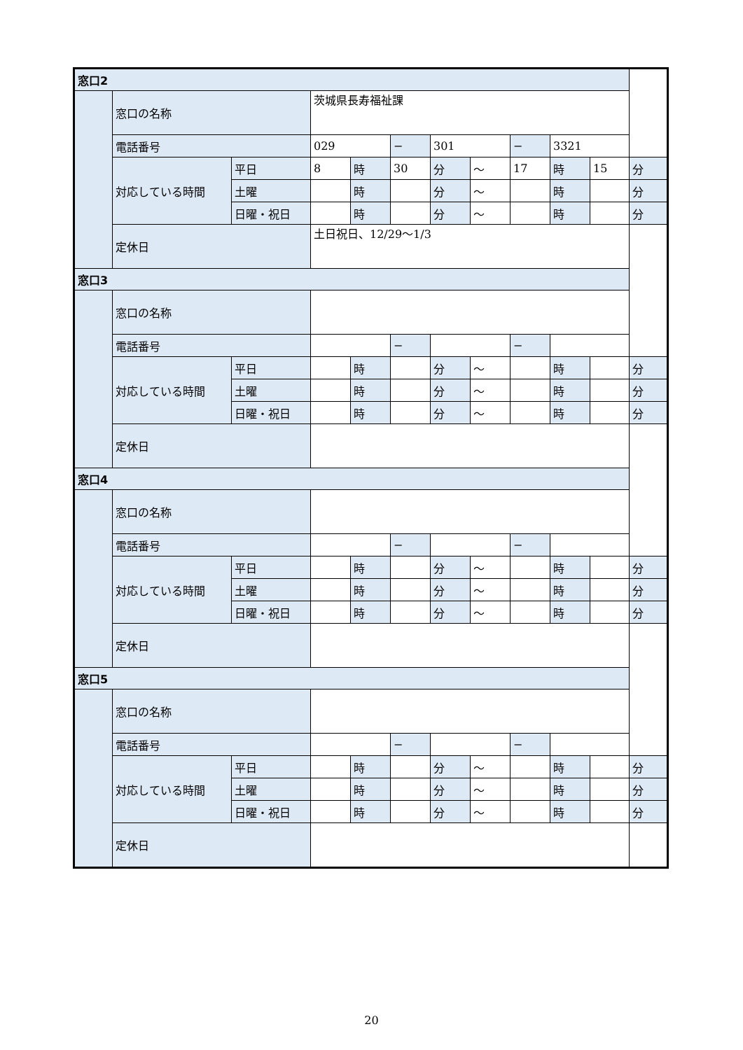| 窓口2 | | | | | | | | | | | |
| | 窓口の名称 | | 茨城県長寿福祉課 | | | | | | | | |
| | 電話番号 | | 029 | | − | 301 | | − | 3321 | | |
| | 対応している時間 | 平日 | 8 | 時 | 30 | 分 | 〜 | 17 | 時 | 15 | 分 |
| | | 土曜 | | 時 | | 分 | 〜 | | 時 | | 分 |
| | | 日曜・祝日 | | 時 | | 分 | 〜 | | 時 | | 分 |
| | 定休日 | | 土日祝日、12/29〜1/3 | | | | | | | | |
| 窓口3 | | | | | | | | | | | |
| | 窓口の名称 | | | | | | | | | | |
| | 電話番号 | | | | − | | | − | | | |
| | 対応している時間 | 平日 | | 時 | | 分 | 〜 | | 時 | | 分 |
| | | 土曜 | | 時 | | 分 | 〜 | | 時 | | 分 |
| | | 日曜・祝日 | | 時 | | 分 | 〜 | | 時 | | 分 |
| | 定休日 | | | | | | | | | | |
| 窓口4 | | | | | | | | | | | |
| | 窓口の名称 | | | | | | | | | | |
| | 電話番号 | | | | − | | | − | | | |
| | 対応している時間 | 平日 | | 時 | | 分 | 〜 | | 時 | | 分 |
| | | 土曜 | | 時 | | 分 | 〜 | | 時 | | 分 |
| | | 日曜・祝日 | | 時 | | 分 | 〜 | | 時 | | 分 |
| | 定休日 | | | | | | | | | | |
| 窓口5 | | | | | | | | | | | |
| | 窓口の名称 | | | | | | | | | | |
| | 電話番号 | | | | − | | | − | | | |
| | 対応している時間 | 平日 | | 時 | | 分 | 〜 | | 時 | | 分 |
| | | 土曜 | | 時 | | 分 | 〜 | | 時 | | 分 |
| | | 日曜・祝日 | | 時 | | 分 | 〜 | | 時 | | 分 |
| | 定休日 | | | | | | | | | | |
20